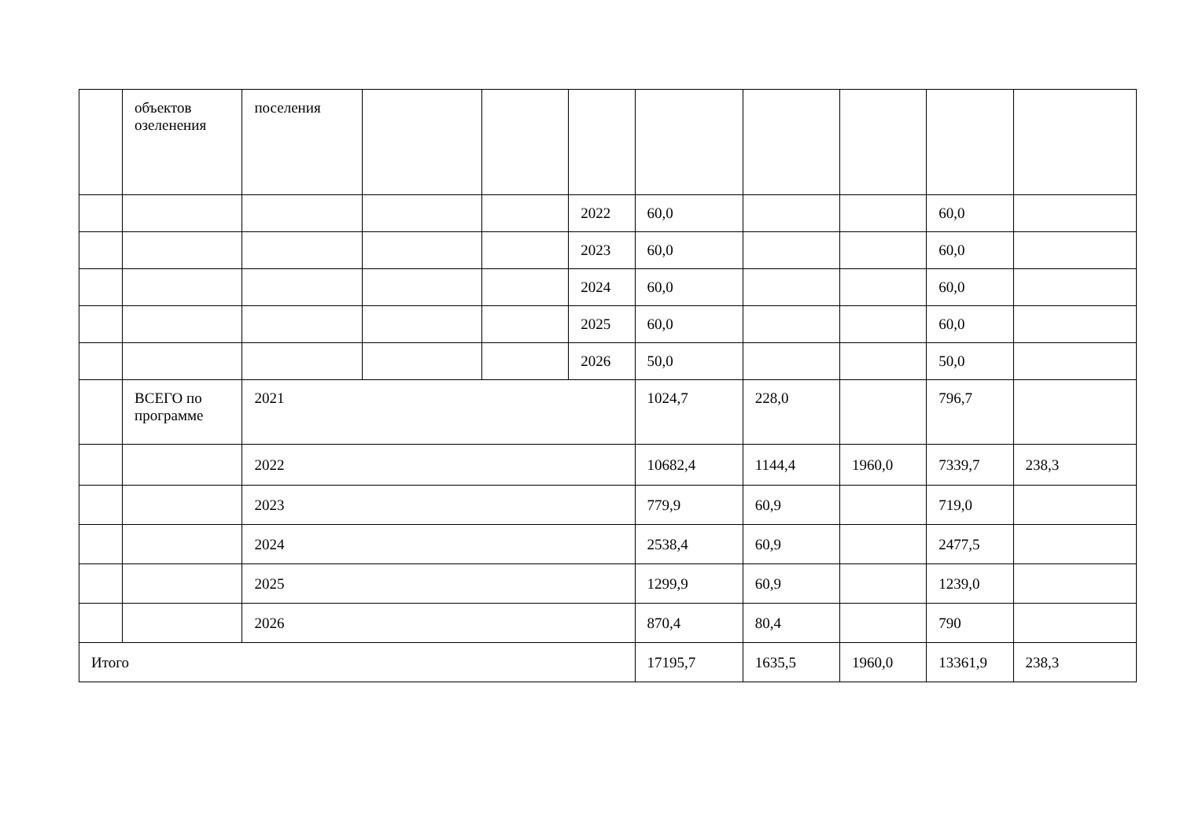| | объектов озеленения | поселения | | | | | | | | |
| | | | | | 2022 | 60,0 | | | 60,0 | |
| | | | | | 2023 | 60,0 | | | 60,0 | |
| | | | | | 2024 | 60,0 | | | 60,0 | |
| | | | | | 2025 | 60,0 | | | 60,0 | |
| | | | | | 2026 | 50,0 | | | 50,0 | |
| | ВСЕГО по программе | 2021 | | | | 1024,7 | 228,0 | | 796,7 | |
| | | 2022 | | | | 10682,4 | 1144,4 | 1960,0 | 7339,7 | 238,3 |
| | | 2023 | | | | 779,9 | 60,9 | | 719,0 | |
| | | 2024 | | | | 2538,4 | 60,9 | | 2477,5 | |
| | | 2025 | | | | 1299,9 | 60,9 | | 1239,0 | |
| | | 2026 | | | | 870,4 | 80,4 | | 790 | |
| Итого | | | | | | 17195,7 | 1635,5 | 1960,0 | 13361,9 | 238,3 |